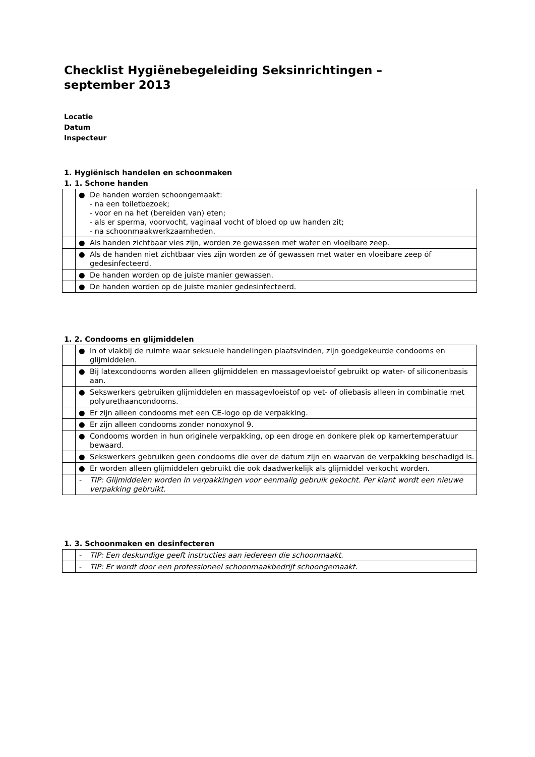Checklist Hygiënebegeleiding Seksinrichtingen –
september 2013
Locatie
Datum
Inspecteur
1. Hygiënisch handelen en schoonmaken
1. 1. Schone handen
| | ● | De handen worden schoongemaakt: - na een toiletbezoek; - voor en na het (bereiden van) eten; - als er sperma, voorvocht, vaginaal vocht of bloed op uw handen zit; - na schoonmaakwerkzaamheden. |
| | ● | Als handen zichtbaar vies zijn, worden ze gewassen met water en vloeibare zeep. |
| | ● | Als de handen niet zichtbaar vies zijn worden ze óf gewassen met water en vloeibare zeep óf gedesinfecteerd. |
| | ● | De handen worden op de juiste manier gewassen. |
| | ● | De handen worden op de juiste manier gedesinfecteerd. |
1. 2. Condooms en glijmiddelen
| | ● | In of vlakbij de ruimte waar seksuele handelingen plaatsvinden, zijn goedgekeurde condooms en glijmiddelen. |
| | ● | Bij latexcondooms worden alleen glijmiddelen en massagevloeistof gebruikt op water- of siliconenbasis aan. |
| | ● | Sekswerkers gebruiken glijmiddelen en massagevloeistof op vet- of oliebasis alleen in combinatie met polyurethaancondooms. |
| | ● | Er zijn alleen condooms met een CE-logo op de verpakking. |
| | ● | Er zijn alleen condooms zonder nonoxynol 9. |
| | ● | Condooms worden in hun originele verpakking, op een droge en donkere plek op kamertemperatuur bewaard. |
| | ● | Sekswerkers gebruiken geen condooms die over de datum zijn en waarvan de verpakking beschadigd is. |
| | ● | Er worden alleen glijmiddelen gebruikt die ook daadwerkelijk als glijmiddel verkocht worden. |
| | - | TIP: Glijmiddelen worden in verpakkingen voor eenmalig gebruik gekocht. Per klant wordt een nieuwe verpakking gebruikt. |
1. 3. Schoonmaken en desinfecteren
| | - | TIP: Een deskundige geeft instructies aan iedereen die schoonmaakt. |
| | - | TIP: Er wordt door een professioneel schoonmaakbedrijf schoongemaakt. |